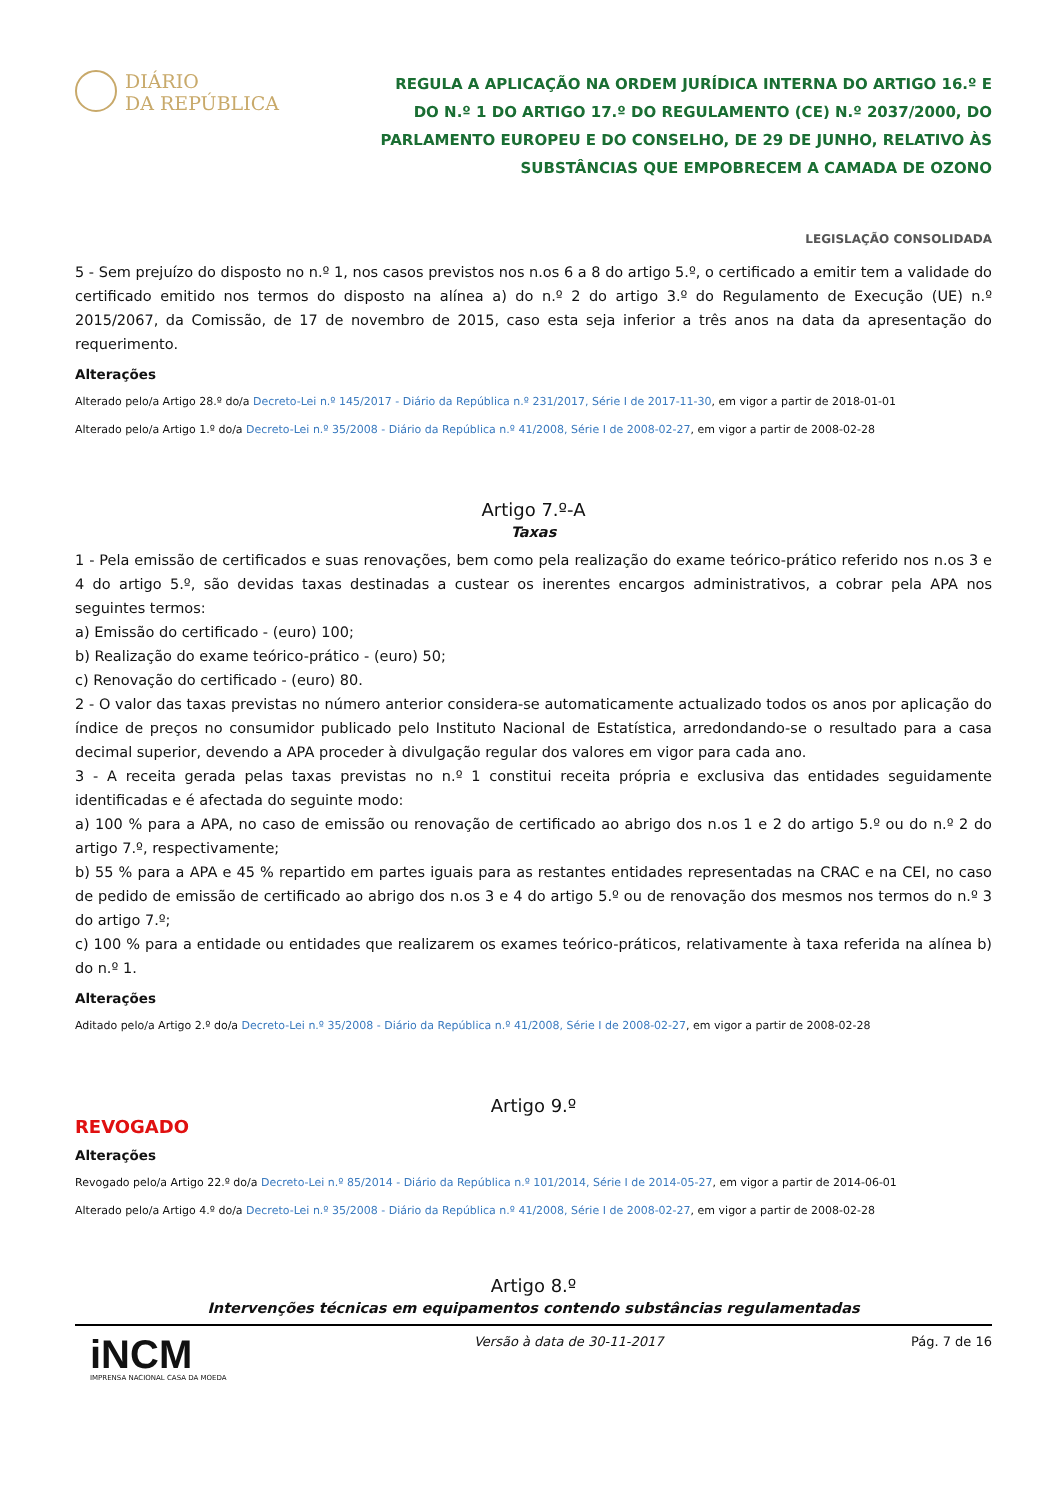DIÁRIO
DA REPÚBLICA
REGULA A APLICAÇÃO NA ORDEM JURÍDICA INTERNA DO ARTIGO 16.º E DO N.º 1 DO ARTIGO 17.º DO REGULAMENTO (CE) N.º 2037/2000, DO PARLAMENTO EUROPEU E DO CONSELHO, DE 29 DE JUNHO, RELATIVO ÀS SUBSTÂNCIAS QUE EMPOBRECEM A CAMADA DE OZONO
LEGISLAÇÃO CONSOLIDADA
5 - Sem prejuízo do disposto no n.º 1, nos casos previstos nos n.os 6 a 8 do artigo 5.º, o certificado a emitir tem a validade do certificado emitido nos termos do disposto na alínea a) do n.º 2 do artigo 3.º do Regulamento de Execução (UE) n.º 2015/2067, da Comissão, de 17 de novembro de 2015, caso esta seja inferior a três anos na data da apresentação do requerimento.
Alterações
Alterado pelo/a Artigo 28.º do/a Decreto-Lei n.º 145/2017 - Diário da República n.º 231/2017, Série I de 2017-11-30, em vigor a partir de 2018-01-01
Alterado pelo/a Artigo 1.º do/a Decreto-Lei n.º 35/2008 - Diário da República n.º 41/2008, Série I de 2008-02-27, em vigor a partir de 2008-02-28
Artigo 7.º-A
Taxas
1 - Pela emissão de certificados e suas renovações, bem como pela realização do exame teórico-prático referido nos n.os 3 e 4 do artigo 5.º, são devidas taxas destinadas a custear os inerentes encargos administrativos, a cobrar pela APA nos seguintes termos:
a) Emissão do certificado - (euro) 100;
b) Realização do exame teórico-prático - (euro) 50;
c) Renovação do certificado - (euro) 80.
2 - O valor das taxas previstas no número anterior considera-se automaticamente actualizado todos os anos por aplicação do índice de preços no consumidor publicado pelo Instituto Nacional de Estatística, arredondando-se o resultado para a casa decimal superior, devendo a APA proceder à divulgação regular dos valores em vigor para cada ano.
3 - A receita gerada pelas taxas previstas no n.º 1 constitui receita própria e exclusiva das entidades seguidamente identificadas e é afectada do seguinte modo:
a) 100 % para a APA, no caso de emissão ou renovação de certificado ao abrigo dos n.os 1 e 2 do artigo 5.º ou do n.º 2 do artigo 7.º, respectivamente;
b) 55 % para a APA e 45 % repartido em partes iguais para as restantes entidades representadas na CRAC e na CEI, no caso de pedido de emissão de certificado ao abrigo dos n.os 3 e 4 do artigo 5.º ou de renovação dos mesmos nos termos do n.º 3 do artigo 7.º;
c) 100 % para a entidade ou entidades que realizarem os exames teórico-práticos, relativamente à taxa referida na alínea b) do n.º 1.
Alterações
Aditado pelo/a Artigo 2.º do/a Decreto-Lei n.º 35/2008 - Diário da República n.º 41/2008, Série I de 2008-02-27, em vigor a partir de 2008-02-28
Artigo 9.º
REVOGADO
Alterações
Revogado pelo/a Artigo 22.º do/a Decreto-Lei n.º 85/2014 - Diário da República n.º 101/2014, Série I de 2014-05-27, em vigor a partir de 2014-06-01
Alterado pelo/a Artigo 4.º do/a Decreto-Lei n.º 35/2008 - Diário da República n.º 41/2008, Série I de 2008-02-27, em vigor a partir de 2008-02-28
Artigo 8.º
Intervenções técnicas em equipamentos contendo substâncias regulamentadas
iNCM
IMPRENSA NACIONAL CASA DA MOEDA
Versão à data de 30-11-2017 Pág. 7 de 16